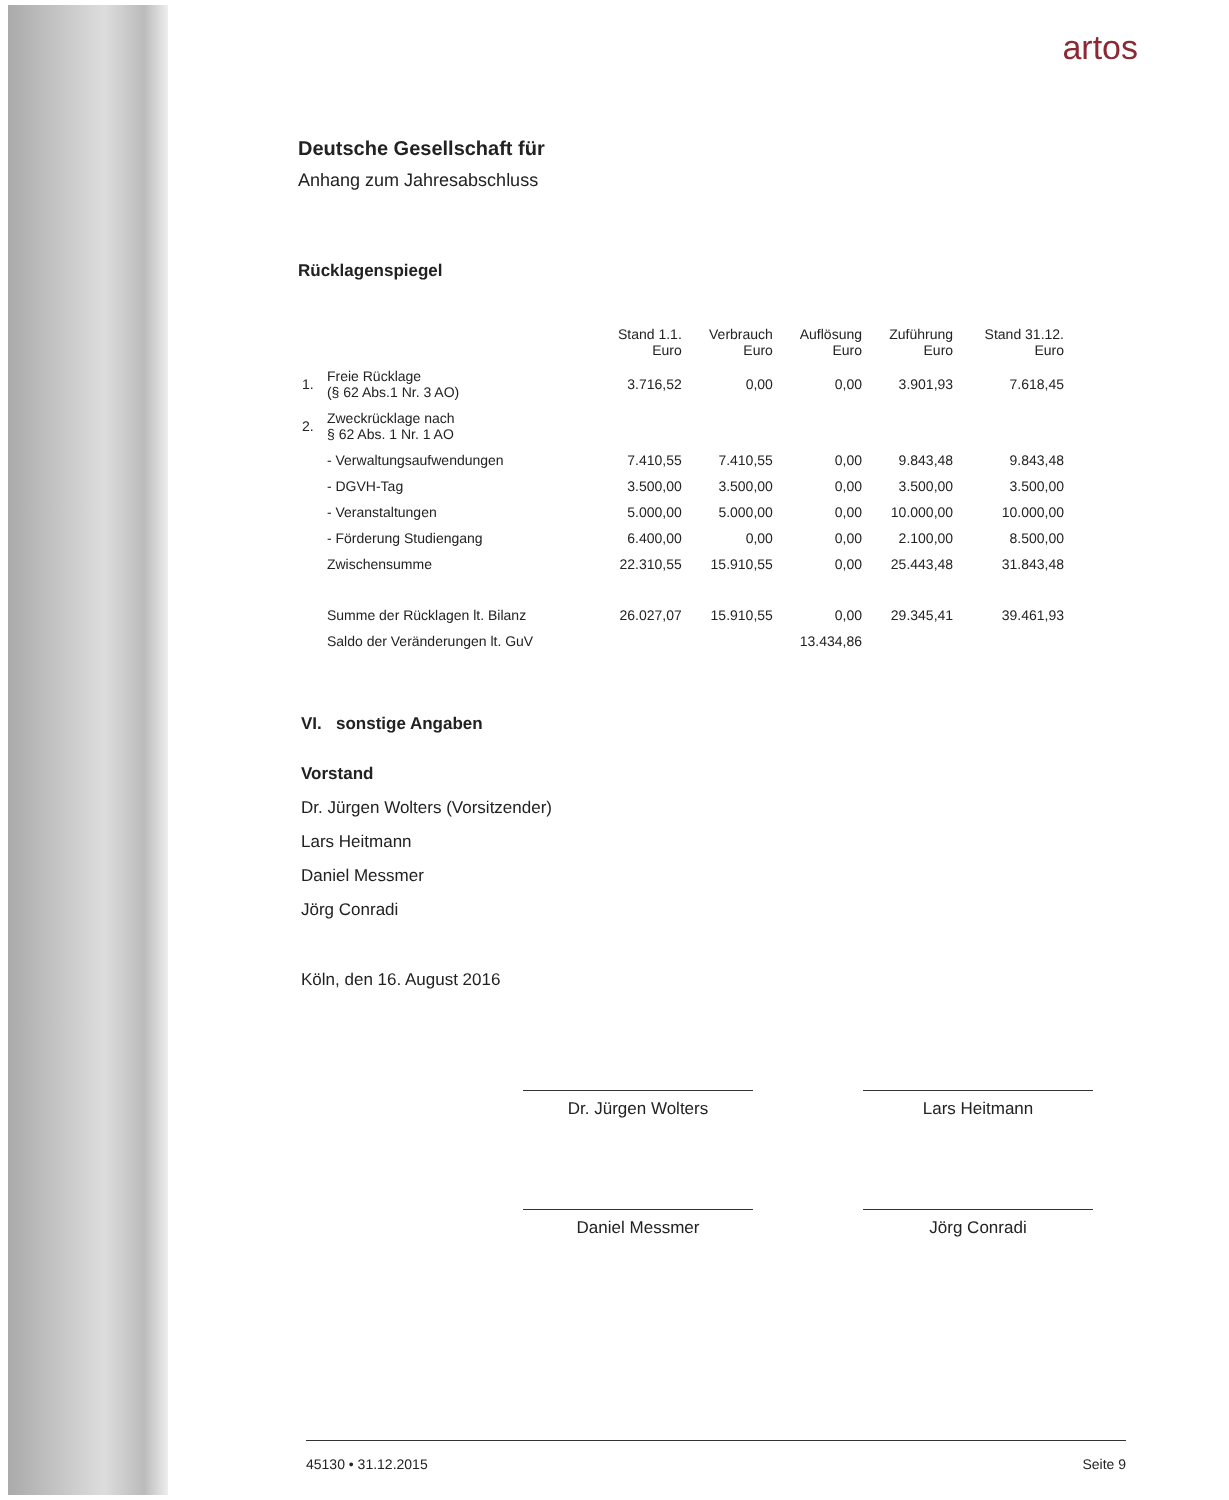artos
Deutsche Gesellschaft für
Anhang zum Jahresabschluss
Rücklagenspiegel
| | | Stand 1.1. Euro | Verbrauch Euro | Auflösung Euro | Zuführung Euro | Stand 31.12. Euro |
| --- | --- | --- | --- | --- | --- | --- |
| 1. | Freie Rücklage (§ 62 Abs.1 Nr. 3 AO) | 3.716,52 | 0,00 | 0,00 | 3.901,93 | 7.618,45 |
| 2. | Zweckrücklage nach § 62 Abs. 1 Nr. 1 AO | | | | | |
| | - Verwaltungsaufwendungen | 7.410,55 | 7.410,55 | 0,00 | 9.843,48 | 9.843,48 |
| | - DGVH-Tag | 3.500,00 | 3.500,00 | 0,00 | 3.500,00 | 3.500,00 |
| | - Veranstaltungen | 5.000,00 | 5.000,00 | 0,00 | 10.000,00 | 10.000,00 |
| | - Förderung Studiengang | 6.400,00 | 0,00 | 0,00 | 2.100,00 | 8.500,00 |
| | Zwischensumme | 22.310,55 | 15.910,55 | 0,00 | 25.443,48 | 31.843,48 |
| | Summe der Rücklagen lt. Bilanz | 26.027,07 | 15.910,55 | 0,00 | 29.345,41 | 39.461,93 |
| | Saldo der Veränderungen lt. GuV | | | 13.434,86 | | |
VI. sonstige Angaben
Vorstand
Dr. Jürgen Wolters (Vorsitzender)
Lars Heitmann
Daniel Messmer
Jörg Conradi
Köln, den 16. August 2016
Dr. Jürgen Wolters Lars Heitmann
Daniel Messmer Jörg Conradi
45130 • 31.12.2015 Seite 9